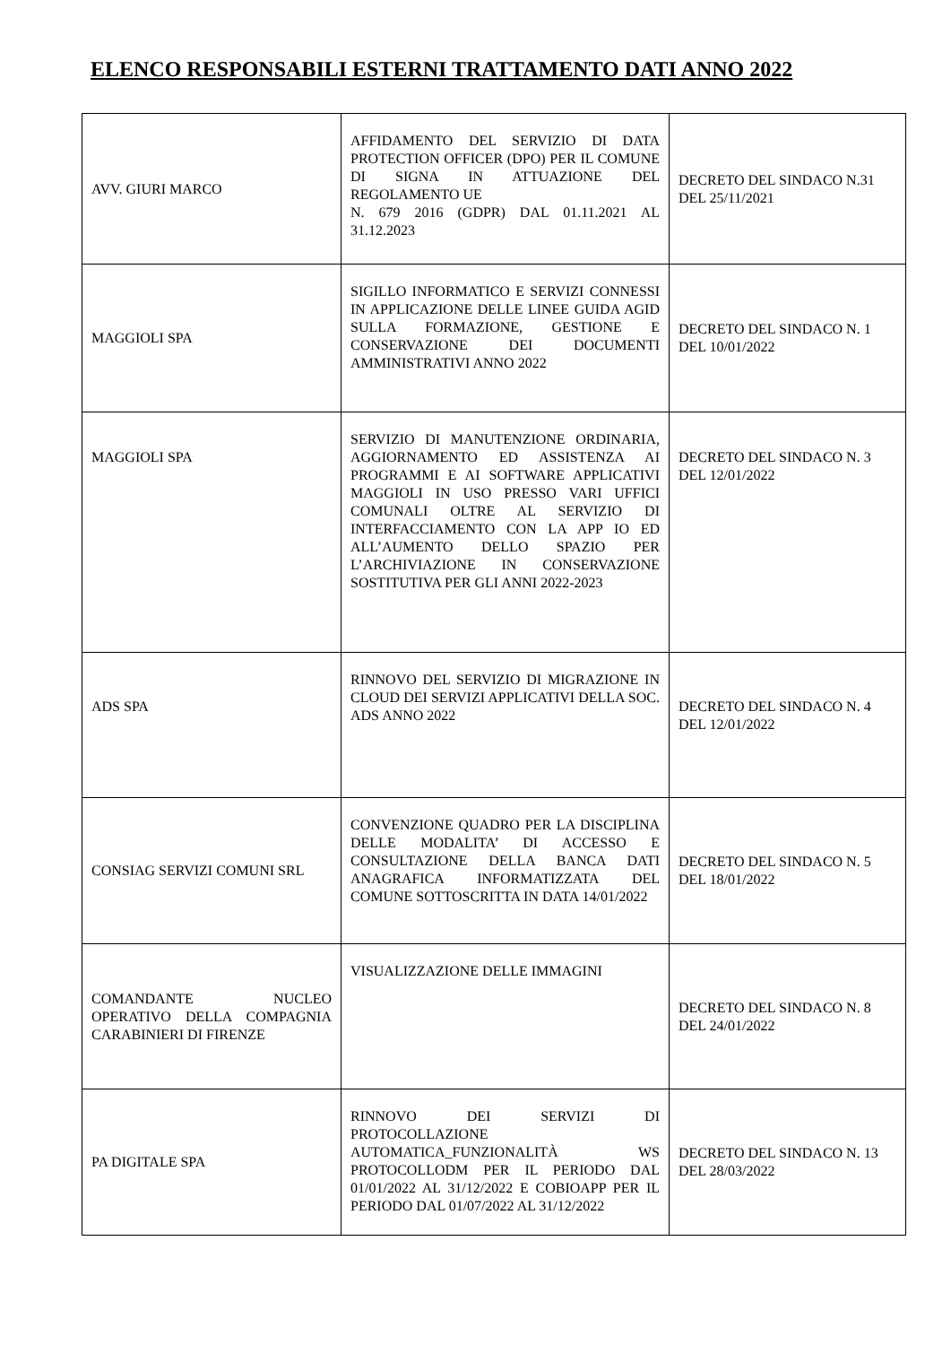ELENCO RESPONSABILI ESTERNI TRATTAMENTO DATI ANNO 2022
| AVV. GIURI MARCO | AFFIDAMENTO DEL SERVIZIO DI DATA PROTECTION OFFICER (DPO) PER IL COMUNE DI SIGNA IN ATTUAZIONE DEL REGOLAMENTO UE N. 679 2016 (GDPR) DAL 01.11.2021 AL 31.12.2023 | DECRETO DEL SINDACO N.31 DEL 25/11/2021 |
| MAGGIOLI SPA | SIGILLO INFORMATICO E SERVIZI CONNESSI IN APPLICAZIONE DELLE LINEE GUIDA AGID SULLA FORMAZIONE, GESTIONE E CONSERVAZIONE DEI DOCUMENTI AMMINISTRATIVI ANNO 2022 | DECRETO DEL SINDACO N. 1 DEL 10/01/2022 |
| MAGGIOLI SPA | SERVIZIO DI MANUTENZIONE ORDINARIA, AGGIORNAMENTO ED ASSISTENZA AI PROGRAMMI E AI SOFTWARE APPLICATIVI MAGGIOLI IN USO PRESSO VARI UFFICI COMUNALI OLTRE AL SERVIZIO DI INTERFACCIAMENTO CON LA APP IO ED ALL’AUMENTO DELLO SPAZIO PER L’ARCHIVIAZIONE IN CONSERVAZIONE SOSTITUTIVA PER GLI ANNI 2022-2023 | DECRETO DEL SINDACO N. 3 DEL 12/01/2022 |
| ADS SPA | RINNOVO DEL SERVIZIO DI MIGRAZIONE IN CLOUD DEI SERVIZI APPLICATIVI DELLA SOC. ADS ANNO 2022 | DECRETO DEL SINDACO N. 4 DEL 12/01/2022 |
| CONSIAG SERVIZI COMUNI SRL | CONVENZIONE QUADRO PER LA DISCIPLINA DELLE MODALITA’ DI ACCESSO E CONSULTAZIONE DELLA BANCA DATI ANAGRAFICA INFORMATIZZATA DEL COMUNE SOTTOSCRITTA IN DATA 14/01/2022 | DECRETO DEL SINDACO N. 5 DEL 18/01/2022 |
| COMANDANTE NUCLEO OPERATIVO DELLA COMPAGNIA CARABINIERI DI FIRENZE | VISUALIZZAZIONE DELLE IMMAGINI | DECRETO DEL SINDACO N. 8 DEL 24/01/2022 |
| PA DIGITALE SPA | RINNOVO DEI SERVIZI DI PROTOCOLLAZIONE AUTOMATICA_FUNZIONALITÀ WS PROTOCOLLODM PER IL PERIODO DAL 01/01/2022 AL 31/12/2022 E COBIOAPP PER IL PERIODO DAL 01/07/2022 AL 31/12/2022 | DECRETO DEL SINDACO N. 13 DEL 28/03/2022 |